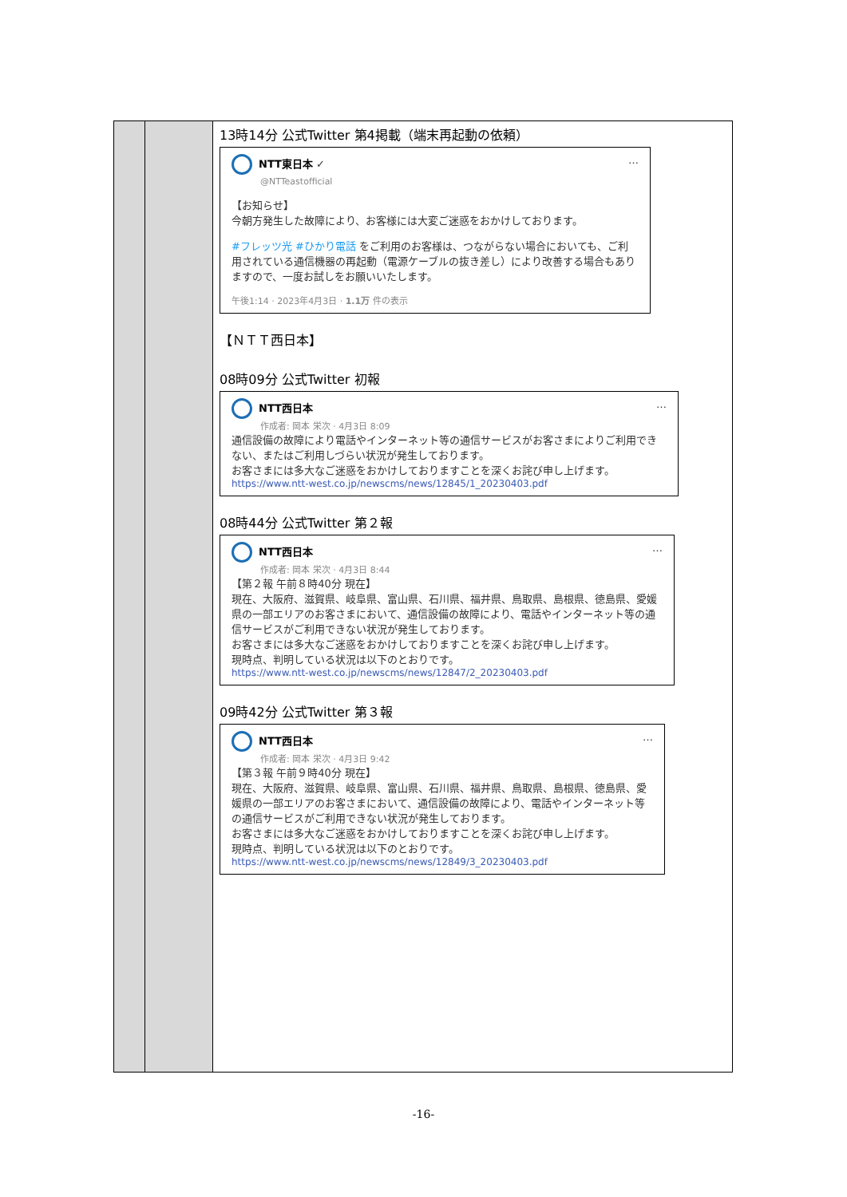| | | 13時14分 公式Twitter 第4掲載（端末再起動の依頼） NTT東日本 ✓ … @NTTeastofficial 【お知らせ】 今朝方発生した故障により、お客様には大変ご迷惑をおかけしております。 #フレッツ光 #ひかり電話 をご利用のお客様は、つながらない場合においても、ご利用されている通信機器の再起動（電源ケーブルの抜き差し）により改善する場合もありますので、一度お試しをお願いいたします。 午後1:14 · 2023年4月3日 · 1.1万 件の表示 【ＮＴＴ西日本】 08時09分 公式Twitter 初報 NTT西日本 … 作成者: 岡本 栄次 · 4月3日 8:09 通信設備の故障により電話やインターネット等の通信サービスがお客さまによりご利用できない、またはご利用しづらい状況が発生しております。 お客さまには多大なご迷惑をおかけしておりますことを深くお詫び申し上げます。 https://www.ntt-west.co.jp/newscms/news/12845/1_20230403.pdf 08時44分 公式Twitter 第２報 NTT西日本 … 作成者: 岡本 栄次 · 4月3日 8:44 【第２報 午前８時40分 現在】 現在、大阪府、滋賀県、岐阜県、富山県、石川県、福井県、鳥取県、島根県、徳島県、愛媛県の一部エリアのお客さまにおいて、通信設備の故障により、電話やインターネット等の通信サービスがご利用できない状況が発生しております。 お客さまには多大なご迷惑をおかけしておりますことを深くお詫び申し上げます。 現時点、判明している状況は以下のとおりです。 https://www.ntt-west.co.jp/newscms/news/12847/2_20230403.pdf 09時42分 公式Twitter 第３報 NTT西日本 … 作成者: 岡本 栄次 · 4月3日 9:42 【第３報 午前９時40分 現在】 現在、大阪府、滋賀県、岐阜県、富山県、石川県、福井県、鳥取県、島根県、徳島県、愛媛県の一部エリアのお客さまにおいて、通信設備の故障により、電話やインターネット等の通信サービスがご利用できない状況が発生しております。 お客さまには多大なご迷惑をおかけしておりますことを深くお詫び申し上げます。 現時点、判明している状況は以下のとおりです。 https://www.ntt-west.co.jp/newscms/news/12849/3_20230403.pdf |
-16-